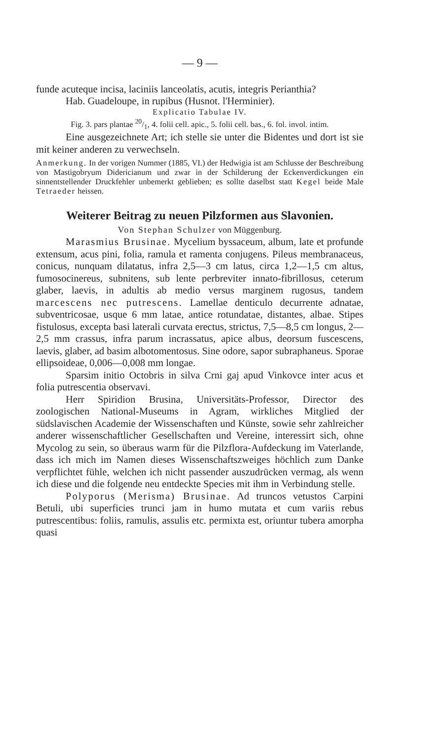— 9 —
funde acuteque incisa, laciniis lanceolatis, acutis, integris Perianthia?
Hab. Guadeloupe, in rupibus (Husnot. l'Herminier).
Explicatio Tabulae IV.
Fig. 3. pars plantae 20/1, 4. folii cell. apic., 5. folii cell. bas., 6. fol. invol. intim.
Eine ausgezeichnete Art; ich stelle sie unter die Bidentes und dort ist sie mit keiner anderen zu verwechseln.
Anmerkung. In der vorigen Nummer (1885, VI.) der Hedwigia ist am Schlusse der Beschreibung von Mastigobryum Didericianum und zwar in der Schilderung der Eckenverdickungen ein sinnentstellender Druckfehler unbemerkt geblieben; es sollte daselbst statt Kegel beide Male Tetraeder heissen.
Weiterer Beitrag zu neuen Pilzformen aus Slavonien.
Von Stephan Schulzer von Müggenburg.
Marasmius Brusinae. Mycelium byssaceum, album, late et profunde extensum, acus pini, folia, ramula et ramenta conjugens. Pileus membranaceus, conicus, nunquam dilatatus, infra 2,5—3 cm latus, circa 1,2—1,5 cm altus, fumosocinereus, subnitens, sub lente perbreviter innato-fibrillosus, ceterum glaber, laevis, in adultis ab medio versus marginem rugosus, tandem marcescens nec putrescens. Lamellae denticulo decurrente adnatae, subventricosae, usque 6 mm latae, antice rotundatae, distantes, albae. Stipes fistulosus, excepta basi laterali curvata erectus, strictus, 7,5—8,5 cm longus, 2—2,5 mm crassus, infra parum incrassatus, apice albus, deorsum fuscescens, laevis, glaber, ad basim albotomentosus. Sine odore, sapor subraphaneus. Sporae ellipsoideae, 0,006—0,008 mm longae.
Sparsim initio Octobris in silva Crni gaj apud Vinkovce inter acus et folia putrescentia observavi.
Herr Spiridion Brusina, Universitäts-Professor, Director des zoologischen National-Museums in Agram, wirkliches Mitglied der südslavischen Academie der Wissenschaften und Künste, sowie sehr zahlreicher anderer wissenschaftlicher Gesellschaften und Vereine, interessirt sich, ohne Mycolog zu sein, so überaus warm für die Pilzflora-Aufdeckung im Vaterlande, dass ich mich im Namen dieses Wissenschaftszweiges höchlich zum Danke verpflichtet fühle, welchen ich nicht passender auszudrücken vermag, als wenn ich diese und die folgende neu entdeckte Species mit ihm in Verbindung stelle.
Polyporus (Merisma) Brusinae. Ad truncos vetustos Carpini Betuli, ubi superficies trunci jam in humo mutata et cum variis rebus putrescentibus: foliis, ramulis, assulis etc. permixta est, oriuntur tubera amorpha quasi